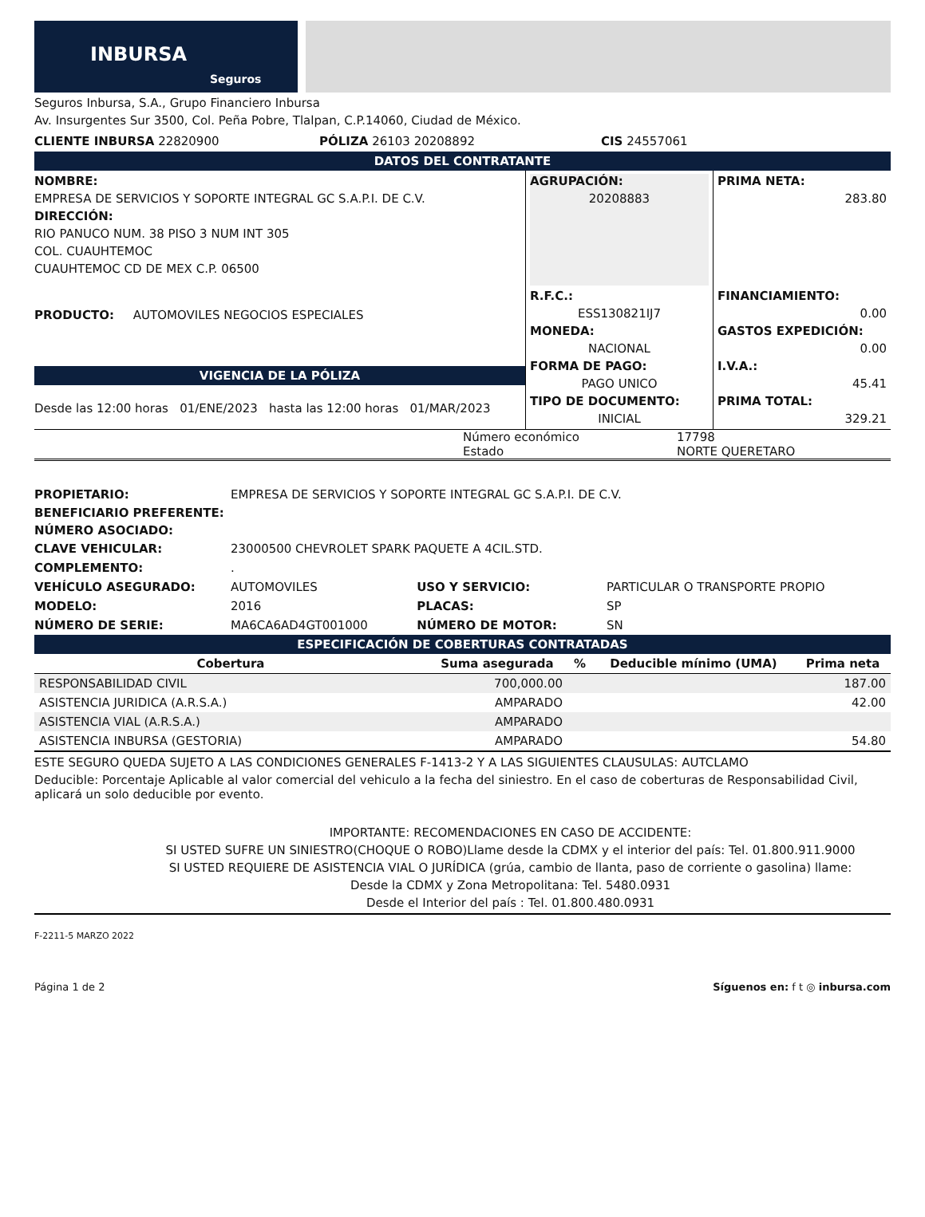INBURSA
Seguros
Seguros Inbursa, S.A., Grupo Financiero Inbursa
Av. Insurgentes Sur 3500, Col. Peña Pobre, Tlalpan, C.P.14060, Ciudad de México.
CLIENTE INBURSA 22820900 PÓLIZA 26103 20208892 CIS 24557061
DATOS DEL CONTRATANTE
NOMBRE:
EMPRESA DE SERVICIOS Y SOPORTE INTEGRAL GC S.A.P.I. DE C.V.
DIRECCIÓN:
RIO PANUCO NUM. 38 PISO 3 NUM INT 305
COL. CUAUHTEMOC
CUAUHTEMOC CD DE MEX C.P. 06500
PRODUCTO: AUTOMOVILES NEGOCIOS ESPECIALES
VIGENCIA DE LA PÓLIZA
Desde las 12:00 horas 01/ENE/2023 hasta las 12:00 horas 01/MAR/2023
AGRUPACIÓN:
20208883
R.F.C.:
ESS130821IJ7
MONEDA:
NACIONAL
FORMA DE PAGO:
PAGO UNICO
TIPO DE DOCUMENTO:
INICIAL
PRIMA NETA:
283.80
FINANCIAMIENTO:
0.00
GASTOS EXPEDICIÓN:
0.00
I.V.A.:
45.41
PRIMA TOTAL:
329.21
Número económico 17798
Estado NORTE QUERETARO
| PROPIETARIO: | EMPRESA DE SERVICIOS Y SOPORTE INTEGRAL GC S.A.P.I. DE C.V. | | |
| BENEFICIARIO PREFERENTE: | | | |
| NÚMERO ASOCIADO: | | | |
| CLAVE VEHICULAR: | 23000500 CHEVROLET SPARK PAQUETE A 4CIL.STD. | | |
| COMPLEMENTO: | . | | |
| VEHÍCULO ASEGURADO: | AUTOMOVILES | USO Y SERVICIO: | PARTICULAR O TRANSPORTE PROPIO |
| MODELO: | 2016 | PLACAS: | SP |
| NÚMERO DE SERIE: | MA6CA6AD4GT001000 | NÚMERO DE MOTOR: | SN |
ESPECIFICACIÓN DE COBERTURAS CONTRATADAS
| Cobertura | Suma asegurada | % | Deducible mínimo (UMA) | Prima neta |
| --- | --- | --- | --- | --- |
| RESPONSABILIDAD CIVIL | 700,000.00 | | | 187.00 |
| ASISTENCIA JURIDICA (A.R.S.A.) | AMPARADO | | | 42.00 |
| ASISTENCIA VIAL (A.R.S.A.) | AMPARADO | | | |
| ASISTENCIA INBURSA (GESTORIA) | AMPARADO | | | 54.80 |
ESTE SEGURO QUEDA SUJETO A LAS CONDICIONES GENERALES F-1413-2 Y A LAS SIGUIENTES CLAUSULAS: AUTCLAMO
Deducible: Porcentaje Aplicable al valor comercial del vehiculo a la fecha del siniestro. En el caso de coberturas de Responsabilidad Civil, aplicará un solo deducible por evento.
IMPORTANTE: RECOMENDACIONES EN CASO DE ACCIDENTE:
SI USTED SUFRE UN SINIESTRO(CHOQUE O ROBO)Llame desde la CDMX y el interior del país: Tel. 01.800.911.9000
SI USTED REQUIERE DE ASISTENCIA VIAL O JURÍDICA (grúa, cambio de llanta, paso de corriente o gasolina) llame:
Desde la CDMX y Zona Metropolitana: Tel. 5480.0931
Desde el Interior del país : Tel. 01.800.480.0931
F-2211-5 MARZO 2022
Página 1 de 2 Síguenos en: f t ◎ inbursa.com